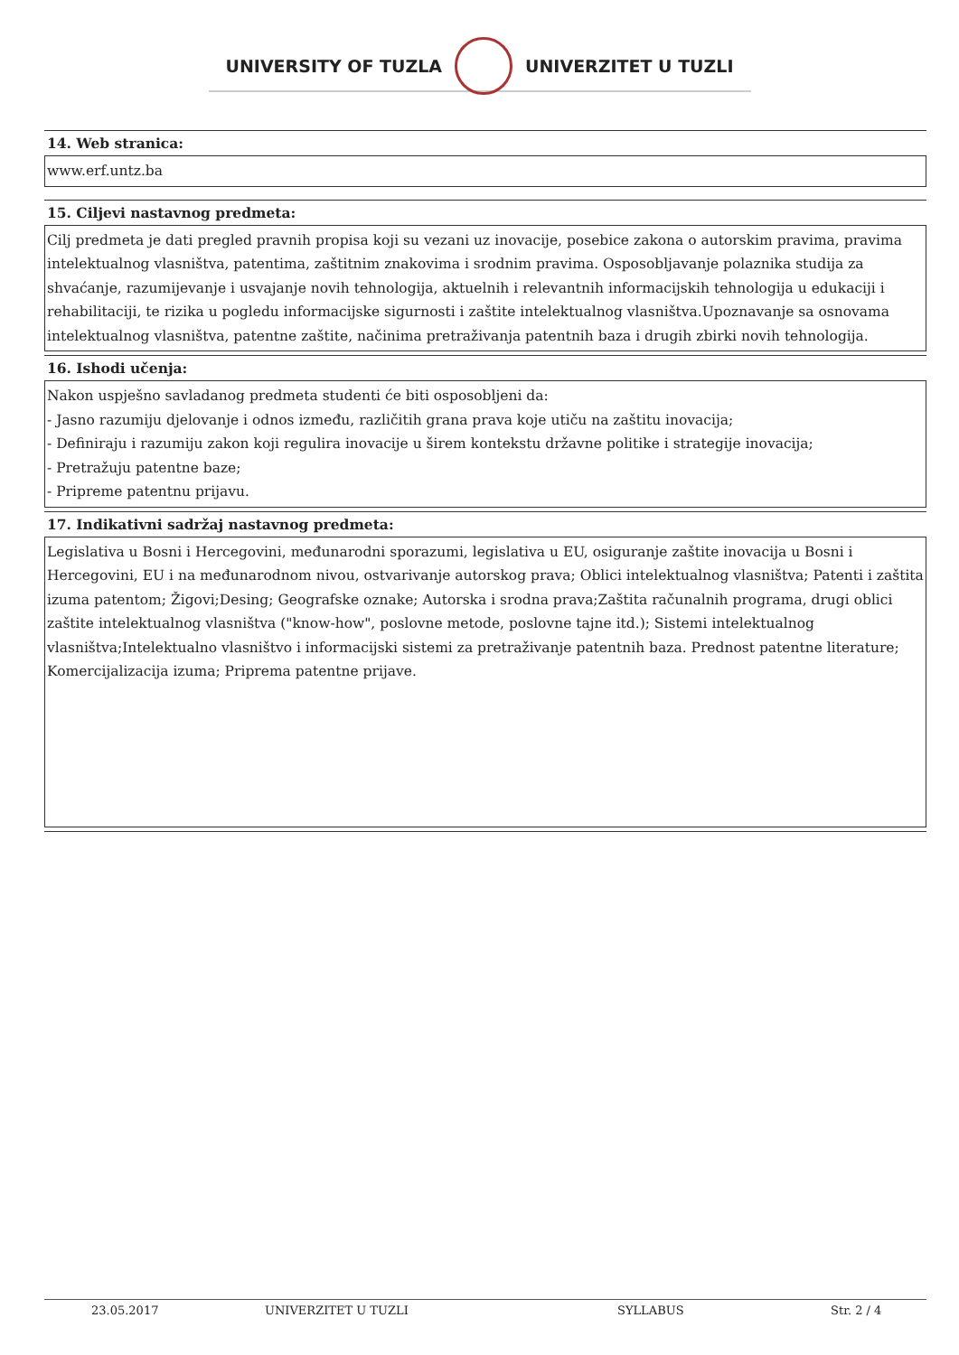UNIVERSITY OF TUZLA UNIVERZITET U TUZLI
14. Web stranica:
www.erf.untz.ba
15. Ciljevi nastavnog predmeta:
Cilj predmeta je dati pregled pravnih propisa koji su vezani uz inovacije, posebice zakona o autorskim pravima, pravima intelektualnog vlasništva, patentima, zaštitnim znakovima i srodnim pravima. Osposobljavanje polaznika studija za shvaćanje, razumijevanje i usvajanje novih tehnologija, aktuelnih i relevantnih informacijskih tehnologija u edukaciji i rehabilitaciji, te rizika u pogledu informacijske sigurnosti i zaštite intelektualnog vlasništva.Upoznavanje sa osnovama intelektualnog vlasništva, patentne zaštite, načinima pretraživanja patentnih baza i drugih zbirki novih tehnologija.
16. Ishodi učenja:
Nakon uspješno savladanog predmeta studenti će biti osposobljeni da:
- Jasno razumiju djelovanje i odnos između, različitih grana prava koje utiču na zaštitu inovacija;
- Definiraju i razumiju zakon koji regulira inovacije u širem kontekstu državne politike i strategije inovacija;
- Pretražuju patentne baze;
- Pripreme patentnu prijavu.
17. Indikativni sadržaj nastavnog predmeta:
Legislativa u Bosni i Hercegovini, međunarodni sporazumi, legislativa u EU, osiguranje zaštite inovacija u Bosni i Hercegovini, EU i na međunarodnom nivou, ostvarivanje autorskog prava; Oblici intelektualnog vlasništva; Patenti i zaštita izuma patentom; Žigovi;Desing; Geografske oznake; Autorska i srodna prava;Zaštita računalnih programa, drugi oblici zaštite intelektualnog vlasništva ("know-how", poslovne metode, poslovne tajne itd.); Sistemi intelektualnog vlasništva;Intelektualno vlasništvo i informacijski sistemi za pretraživanje patentnih baza. Prednost patentne literature; Komercijalizacija izuma; Priprema patentne prijave.
23.05.2017 UNIVERZITET U TUZLI SYLLABUS Str. 2 / 4